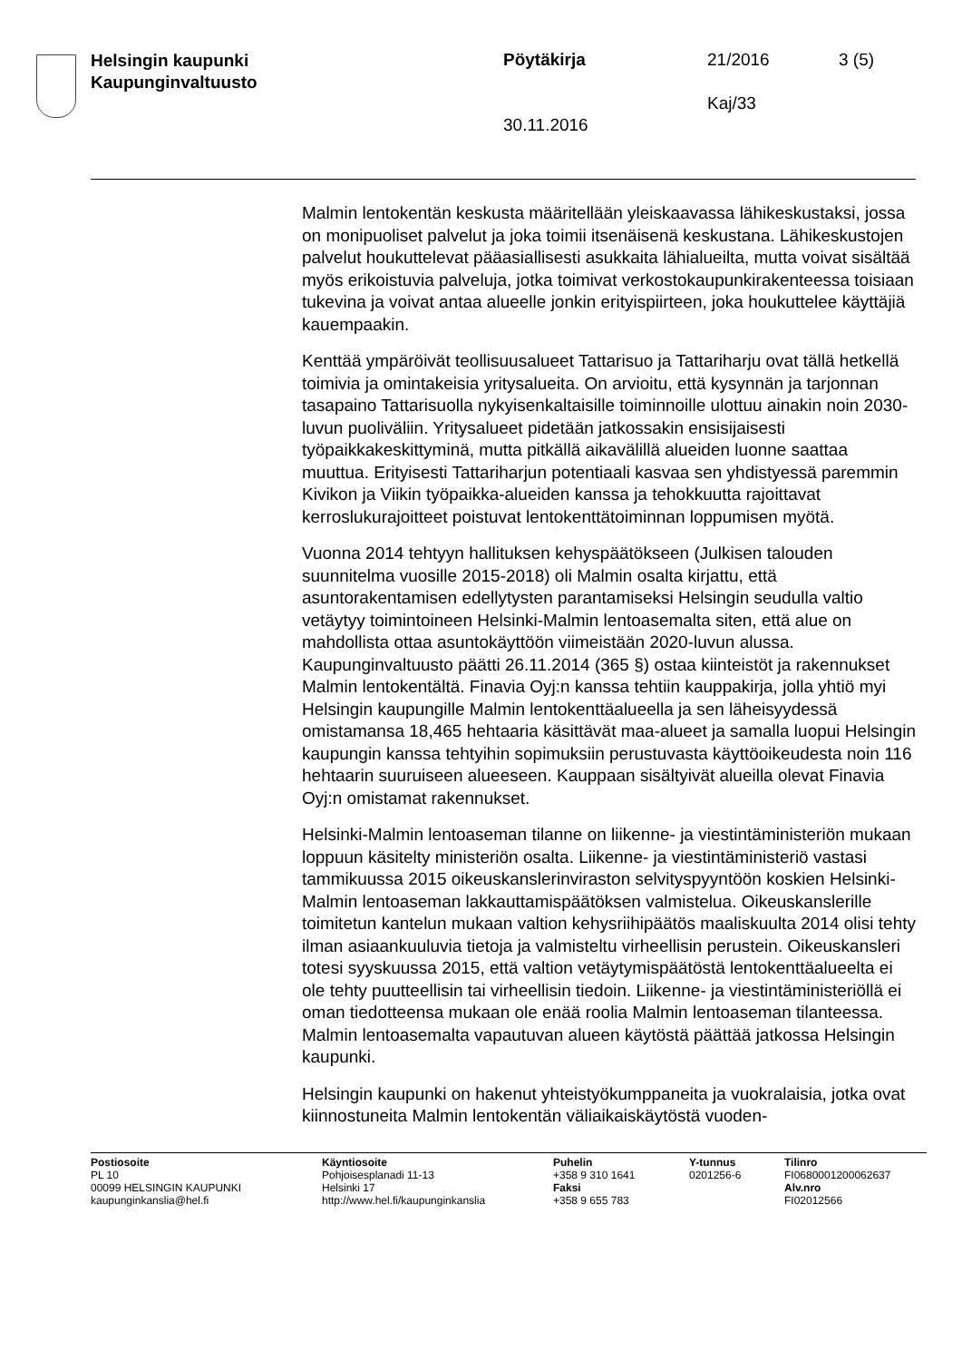Helsingin kaupunki
Kaupunginvaltuusto
Pöytäkirja 21/2016 3 (5)
Kaj/33
30.11.2016
Malmin lentokentän keskusta määritellään yleiskaavassa lähikeskustaksi, jossa on monipuoliset palvelut ja joka toimii itsenäisenä keskustana. Lähikeskustojen palvelut houkuttelevat pääasiallisesti asukkaita lähialueilta, mutta voivat sisältää myös erikoistuvia palveluja, jotka toimivat verkostokaupunkirakenteessa toisiaan tukevina ja voivat antaa alueelle jonkin erityispiirteen, joka houkuttelee käyttäjiä kauempaakin.
Kenttää ympäröivät teollisuusalueet Tattarisuo ja Tattariharju ovat tällä hetkellä toimivia ja omintakeisia yritysalueita. On arvioitu, että kysynnän ja tarjonnan tasapaino Tattarisuolla nykyisenkaltaisille toiminnoille ulottuu ainakin noin 2030-luvun puoliväliin. Yritysalueet pidetään jatkossakin ensisijaisesti työpaikkakeskittyminä, mutta pitkällä aikavälillä alueiden luonne saattaa muuttua. Erityisesti Tattariharjun potentiaali kasvaa sen yhdistyessä paremmin Kivikon ja Viikin työpaikka-alueiden kanssa ja tehokkuutta rajoittavat kerroslukurajoitteet poistuvat lentokenttätoiminnan loppumisen myötä.
Vuonna 2014 tehtyyn hallituksen kehyspäätökseen (Julkisen talouden suunnitelma vuosille 2015-2018) oli Malmin osalta kirjattu, että asuntorakentamisen edellytysten parantamiseksi Helsingin seudulla valtio vetäytyy toimintoineen Helsinki-Malmin lentoasemalta siten, että alue on mahdollista ottaa asuntokäyttöön viimeistään 2020-luvun alussa. Kaupunginvaltuusto päätti 26.11.2014 (365 §) ostaa kiinteistöt ja rakennukset Malmin lentokentältä. Finavia Oyj:n kanssa tehtiin kauppakirja, jolla yhtiö myi Helsingin kaupungille Malmin lentokenttäalueella ja sen läheisyydessä omistamansa 18,465 hehtaaria käsittävät maa-alueet ja samalla luopui Helsingin kaupungin kanssa tehtyihin sopimuksiin perustuvasta käyttöoikeudesta noin 116 hehtaarin suuruiseen alueeseen. Kauppaan sisältyivät alueilla olevat Finavia Oyj:n omistamat rakennukset.
Helsinki-Malmin lentoaseman tilanne on liikenne- ja viestintäministeriön mukaan loppuun käsitelty ministeriön osalta. Liikenne- ja viestintäministeriö vastasi tammikuussa 2015 oikeuskanslerinviraston selvityspyyntöön koskien Helsinki-Malmin lentoaseman lakkauttamispäätöksen valmistelua. Oikeuskanslerille toimitetun kantelun mukaan valtion kehysriihipäätös maaliskuulta 2014 olisi tehty ilman asiaankuuluvia tietoja ja valmisteltu virheellisin perustein. Oikeuskansleri totesi syyskuussa 2015, että valtion vetäytymispäätöstä lentokenttäalueelta ei ole tehty puutteellisin tai virheellisin tiedoin. Liikenne- ja viestintäministeriöllä ei oman tiedotteensa mukaan ole enää roolia Malmin lentoaseman tilanteessa. Malmin lentoasemalta vapautuvan alueen käytöstä päättää jatkossa Helsingin kaupunki.
Helsingin kaupunki on hakenut yhteistyökumppaneita ja vuokralaisia, jotka ovat kiinnostuneita Malmin lentokentän väliaikaiskäytöstä vuoden-
Postiosoite
PL 10
00099 HELSINGIN KAUPUNKI
kaupunginkanslia@hel.fi
Käyntiosoite
Pohjoisesplanadi 11-13
Helsinki 17
http://www.hel.fi/kaupunginkanslia
Puhelin
+358 9 310 1641
Faksi
+358 9 655 783
Y-tunnus
0201256-6
Tilinro
FI0680001200062637
Alv.nro
FI02012566